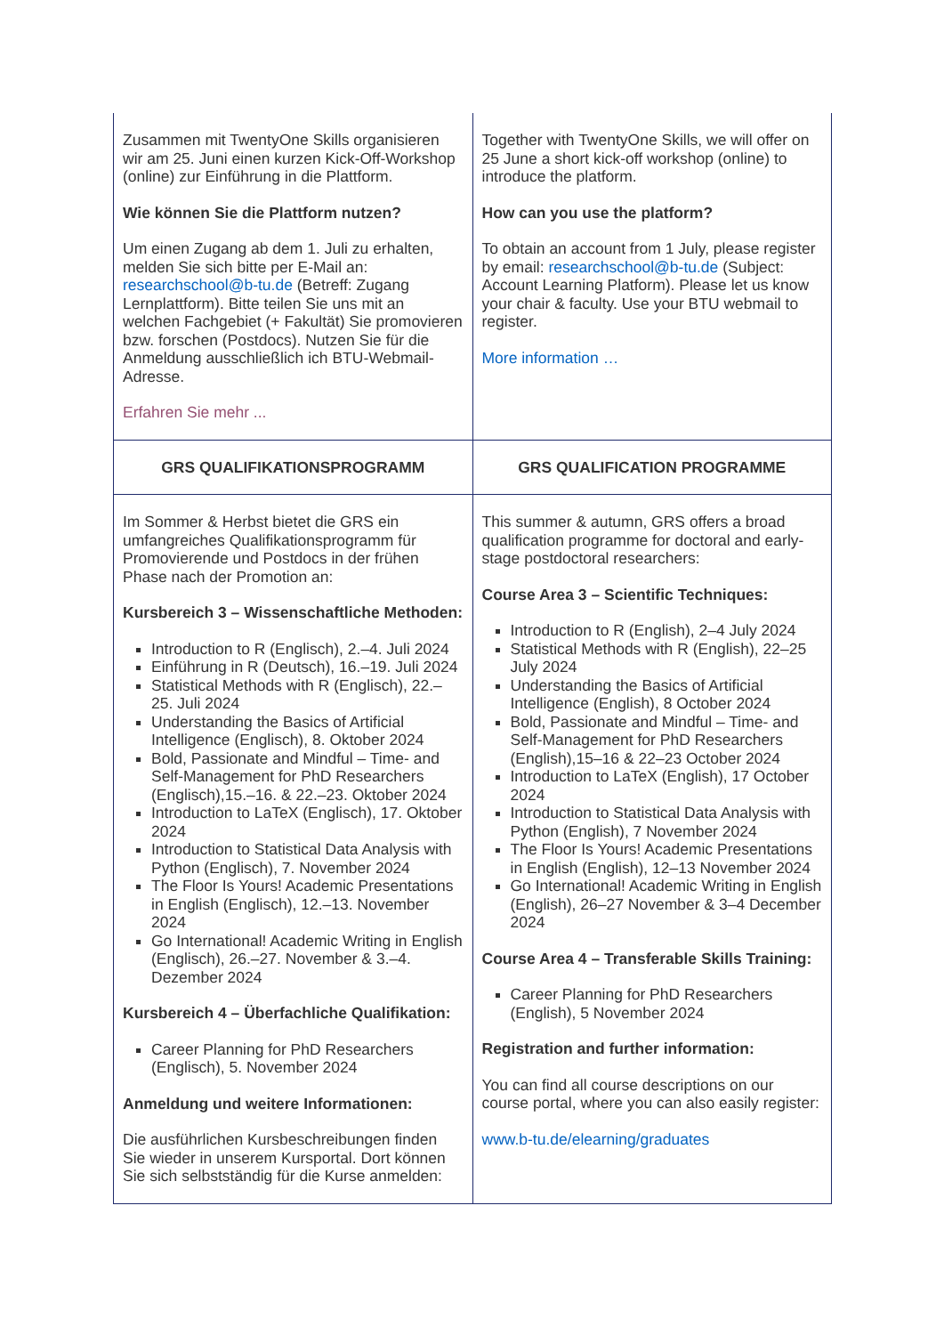| Zusammen mit TwentyOne Skills organisieren wir am 25. Juni einen kurzen Kick-Off-Workshop (online) zur Einführung in die Plattform. Wie können Sie die Plattform nutzen? Um einen Zugang ab dem 1. Juli zu erhalten, melden Sie sich bitte per E-Mail an: researchschool@b-tu.de (Betreff: Zugang Lernplattform). Bitte teilen Sie uns mit an welchen Fachgebiet (+ Fakultät) Sie promovieren bzw. forschen (Postdocs). Nutzen Sie für die Anmeldung ausschließlich ich BTU-Webmail-Adresse. Erfahren Sie mehr ... | Together with TwentyOne Skills, we will offer on 25 June a short kick-off workshop (online) to introduce the platform. How can you use the platform? To obtain an account from 1 July, please register by email: researchschool@b-tu.de (Subject: Account Learning Platform). Please let us know your chair & faculty. Use your BTU webmail to register. More information … |
| GRS QUALIFIKATIONSPROGRAMM | GRS QUALIFICATION PROGRAMME |
| Im Sommer & Herbst bietet die GRS ein umfangreiches Qualifikationsprogramm für Promovierende und Postdocs in der frühen Phase nach der Promotion an: Kursbereich 3 – Wissenschaftliche Methoden: Introduction to R (Englisch), 2.–4. Juli 2024 Einführung in R (Deutsch), 16.–19. Juli 2024 Statistical Methods with R (Englisch), 22.–25. Juli 2024 Understanding the Basics of Artificial Intelligence (Englisch), 8. Oktober 2024 Bold, Passionate and Mindful – Time- and Self-Management for PhD Researchers (Englisch),15.–16. & 22.–23. Oktober 2024 Introduction to LaTeX (Englisch), 17. Oktober 2024 Introduction to Statistical Data Analysis with Python (Englisch), 7. November 2024 The Floor Is Yours! Academic Presentations in English (Englisch), 12.–13. November 2024 Go International! Academic Writing in English (Englisch), 26.–27. November & 3.–4. Dezember 2024 Kursbereich 4 – Überfachliche Qualifikation: Career Planning for PhD Researchers (Englisch), 5. November 2024 Anmeldung und weitere Informationen: Die ausführlichen Kursbeschreibungen finden Sie wieder in unserem Kursportal. Dort können Sie sich selbstständig für die Kurse anmelden: | This summer & autumn, GRS offers a broad qualification programme for doctoral and early-stage postdoctoral researchers: Course Area 3 – Scientific Techniques: Introduction to R (English), 2–4 July 2024 Statistical Methods with R (English), 22–25 July 2024 Understanding the Basics of Artificial Intelligence (English), 8 October 2024 Bold, Passionate and Mindful – Time- and Self-Management for PhD Researchers (English),15–16 & 22–23 October 2024 Introduction to LaTeX (English), 17 October 2024 Introduction to Statistical Data Analysis with Python (English), 7 November 2024 The Floor Is Yours! Academic Presentations in English (English), 12–13 November 2024 Go International! Academic Writing in English (English), 26–27 November & 3–4 December 2024 Course Area 4 – Transferable Skills Training: Career Planning for PhD Researchers (English), 5 November 2024 Registration and further information: You can find all course descriptions on our course portal, where you can also easily register: www.b-tu.de/elearning/graduates |